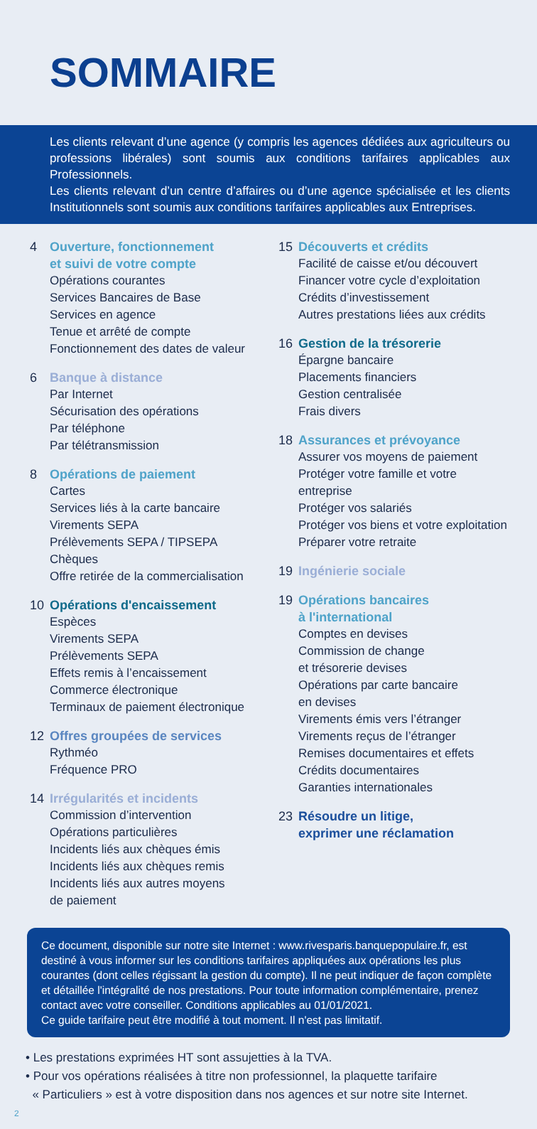SOMMAIRE
Les clients relevant d’une agence (y compris les agences dédiées aux agriculteurs ou professions libérales) sont soumis aux conditions tarifaires applicables aux Professionnels.
Les clients relevant d’un centre d’affaires ou d’une agence spécialisée et les clients Institutionnels sont soumis aux conditions tarifaires applicables aux Entreprises.
4 Ouverture, fonctionnement
et suivi de votre compte
Opérations courantes
Services Bancaires de Base
Services en agence
Tenue et arrêté de compte
Fonctionnement des dates de valeur
6 Banque à distance
Par Internet
Sécurisation des opérations
Par téléphone
Par télétransmission
8 Opérations de paiement
Cartes
Services liés à la carte bancaire
Virements SEPA
Prélèvements SEPA / TIPSEPA
Chèques
Offre retirée de la commercialisation
10 Opérations d'encaissement
Espèces
Virements SEPA
Prélèvements SEPA
Effets remis à l’encaissement
Commerce électronique
Terminaux de paiement électronique
12 Offres groupées de services
Rythméo
Fréquence PRO
14 Irrégularités et incidents
Commission d’intervention
Opérations particulières
Incidents liés aux chèques émis
Incidents liés aux chèques remis
Incidents liés aux autres moyens
de paiement
15 Découverts et crédits
Facilité de caisse et/ou découvert
Financer votre cycle d’exploitation
Crédits d’investissement
Autres prestations liées aux crédits
16 Gestion de la trésorerie
Épargne bancaire
Placements financiers
Gestion centralisée
Frais divers
18 Assurances et prévoyance
Assurer vos moyens de paiement
Protéger votre famille et votre
entreprise
Protéger vos salariés
Protéger vos biens et votre exploitation
Préparer votre retraite
19 Ingénierie sociale
19 Opérations bancaires
à l'international
Comptes en devises
Commission de change
et trésorerie devises
Opérations par carte bancaire
en devises
Virements émis vers l’étranger
Virements reçus de l’étranger
Remises documentaires et effets
Crédits documentaires
Garanties internationales
23 Résoudre un litige,
exprimer une réclamation
Ce document, disponible sur notre site Internet : www.rivesparis.banquepopulaire.fr, est destiné à vous informer sur les conditions tarifaires appliquées aux opérations les plus courantes (dont celles régissant la gestion du compte). Il ne peut indiquer de façon complète et détaillée l'intégralité de nos prestations. Pour toute information complémentaire, prenez contact avec votre conseiller. Conditions applicables au 01/01/2021.
Ce guide tarifaire peut être modifié à tout moment. Il n'est pas limitatif.
• Les prestations exprimées HT sont assujetties à la TVA.
• Pour vos opérations réalisées à titre non professionnel, la plaquette tarifaire
« Particuliers » est à votre disposition dans nos agences et sur notre site Internet.
2